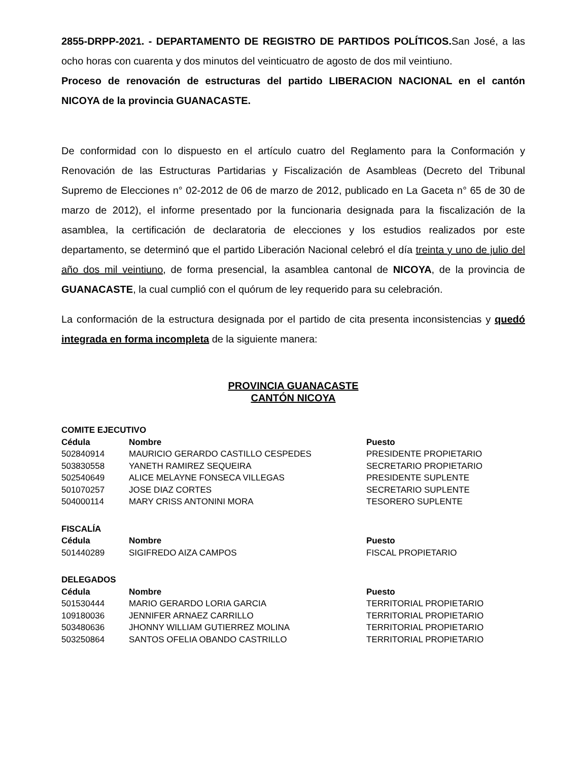2855-DRPP-2021. - DEPARTAMENTO DE REGISTRO DE PARTIDOS POLÍTICOS. San José, a las ocho horas con cuarenta y dos minutos del veinticuatro de agosto de dos mil veintiuno.
Proceso de renovación de estructuras del partido LIBERACION NACIONAL en el cantón NICOYA de la provincia GUANACASTE.
De conformidad con lo dispuesto en el artículo cuatro del Reglamento para la Conformación y Renovación de las Estructuras Partidarias y Fiscalización de Asambleas (Decreto del Tribunal Supremo de Elecciones n° 02-2012 de 06 de marzo de 2012, publicado en La Gaceta n° 65 de 30 de marzo de 2012), el informe presentado por la funcionaria designada para la fiscalización de la asamblea, la certificación de declaratoria de elecciones y los estudios realizados por este departamento, se determinó que el partido Liberación Nacional celebró el día treinta y uno de julio del año dos mil veintiuno, de forma presencial, la asamblea cantonal de NICOYA, de la provincia de GUANACASTE, la cual cumplió con el quórum de ley requerido para su celebración.
La conformación de la estructura designada por el partido de cita presenta inconsistencias y quedó integrada en forma incompleta de la siguiente manera:
PROVINCIA GUANACASTE
CANTÓN NICOYA
| COMITE EJECUTIVO | | |
| Cédula | Nombre | Puesto |
| 502840914 | MAURICIO GERARDO CASTILLO CESPEDES | PRESIDENTE PROPIETARIO |
| 503830558 | YANETH RAMIREZ SEQUEIRA | SECRETARIO PROPIETARIO |
| 502540649 | ALICE MELAYNE FONSECA VILLEGAS | PRESIDENTE SUPLENTE |
| 501070257 | JOSE DIAZ CORTES | SECRETARIO SUPLENTE |
| 504000114 | MARY CRISS ANTONINI MORA | TESORERO SUPLENTE |
| FISCALÍA | | |
| Cédula | Nombre | Puesto |
| 501440289 | SIGIFREDO AIZA CAMPOS | FISCAL PROPIETARIO |
| DELEGADOS | | |
| Cédula | Nombre | Puesto |
| 501530444 | MARIO GERARDO LORIA GARCIA | TERRITORIAL PROPIETARIO |
| 109180036 | JENNIFER ARNAEZ CARRILLO | TERRITORIAL PROPIETARIO |
| 503480636 | JHONNY WILLIAM GUTIERREZ MOLINA | TERRITORIAL PROPIETARIO |
| 503250864 | SANTOS OFELIA OBANDO CASTRILLO | TERRITORIAL PROPIETARIO |